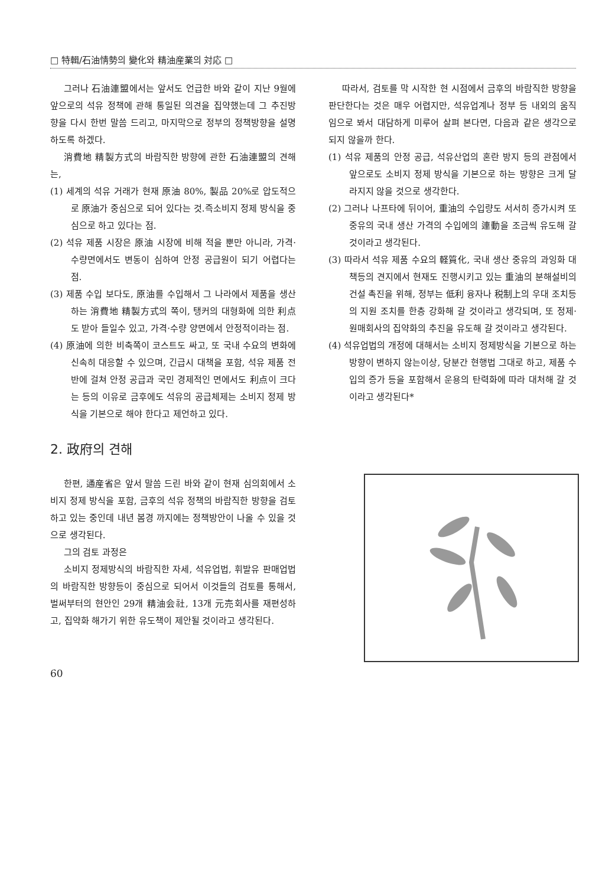□ 特輯/石油情勢의 變化와 精油産業의 対応 □
그러나 石油連盟에서는 앞서도 언급한 바와 같이 지난 9월에 앞으로의 석유 정책에 관해 통일된 의견을 집약했는데 그 추진방향을 다시 한번 말씀 드리고, 마지막으로 정부의 정책방향을 설명하도록 하겠다.
消費地 精製方式의 바람직한 방향에 관한 石油連盟의 견해는,
(1) 세계의 석유 거래가 현재 原油 80%, 製品 20%로 압도적으로 原油가 중심으로 되어 있다는 것.즉소비지 정제 방식을 중심으로 하고 있다는 점.
(2) 석유 제품 시장은 原油 시장에 비해 적을 뿐만 아니라, 가격·수량면에서도 변동이 심하여 안정 공급원이 되기 어렵다는 점.
(3) 제품 수입 보다도, 原油를 수입해서 그 나라에서 제품을 생산하는 消費地 精製方式의 쪽이, 탱커의 대형화에 의한 利点도 받아 들일수 있고, 가격·수량 양면에서 안정적이라는 점.
(4) 原油에 의한 비축쪽이 코스트도 싸고, 또 국내 수요의 변화에 신속히 대응할 수 있으며, 긴급시 대책을 포함, 석유 제품 전반에 걸쳐 안정 공급과 국민 경제적인 면에서도 利点이 크다는 등의 이유로 금후에도 석유의 공급체제는 소비지 정제 방식을 기본으로 해야 한다고 제언하고 있다.
2. 政府의 견해
한편, 通産省은 앞서 말씀 드린 바와 같이 현재 심의회에서 소비지 정제 방식을 포함, 금후의 석유 정책의 바람직한 방향을 검토하고 있는 중인데 내년 봄경 까지에는 정책방안이 나올 수 있을 것으로 생각된다.
그의 검토 과정은
소비지 정제방식의 바람직한 자세, 석유업법, 휘발유 판매업법의 바람직한 방향등이 중심으로 되어서 이것들의 검토를 통해서, 벌써부터의 현안인 29개 精油会社, 13개 元売회사를 재편성하고, 집약화 해가기 위한 유도책이 제안될 것이라고 생각된다.
60
따라서, 검토를 막 시작한 현 시점에서 금후의 바람직한 방향을 판단한다는 것은 매우 어렵지만, 석유업계나 정부 등 내외의 움직임으로 봐서 대담하게 미루어 살펴 본다면, 다음과 같은 생각으로 되지 않을까 한다.
(1) 석유 제품의 안정 공급, 석유산업의 혼란 방지 등의 관점에서 앞으로도 소비지 정제 방식을 기본으로 하는 방향은 크게 달라지지 않을 것으로 생각한다.
(2) 그러나 나프타에 뒤이어, 重油의 수입량도 서서히 증가시켜 또 중유의 국내 생산 가격의 수입에의 連動을 조금씩 유도해 갈 것이라고 생각된다.
(3) 따라서 석유 제품 수요의 軽質化, 국내 생산 중유의 과잉화 대책등의 견지에서 현재도 진행시키고 있는 重油의 분해설비의 건설 촉진을 위해, 정부는 低利 융자나 税制上의 우대 조치등의 지원 조치를 한층 강화해 갈 것이라고 생각되며, 또 정제·원매회사의 집약화의 추진을 유도해 갈 것이라고 생각된다.
(4) 석유업법의 개정에 대해서는 소비지 정제방식을 기본으로 하는 방향이 변하지 않는이상, 당분간 현행법 그대로 하고, 제품 수입의 증가 등을 포함해서 운용의 탄력화에 따라 대처해 갈 것이라고 생각된다*